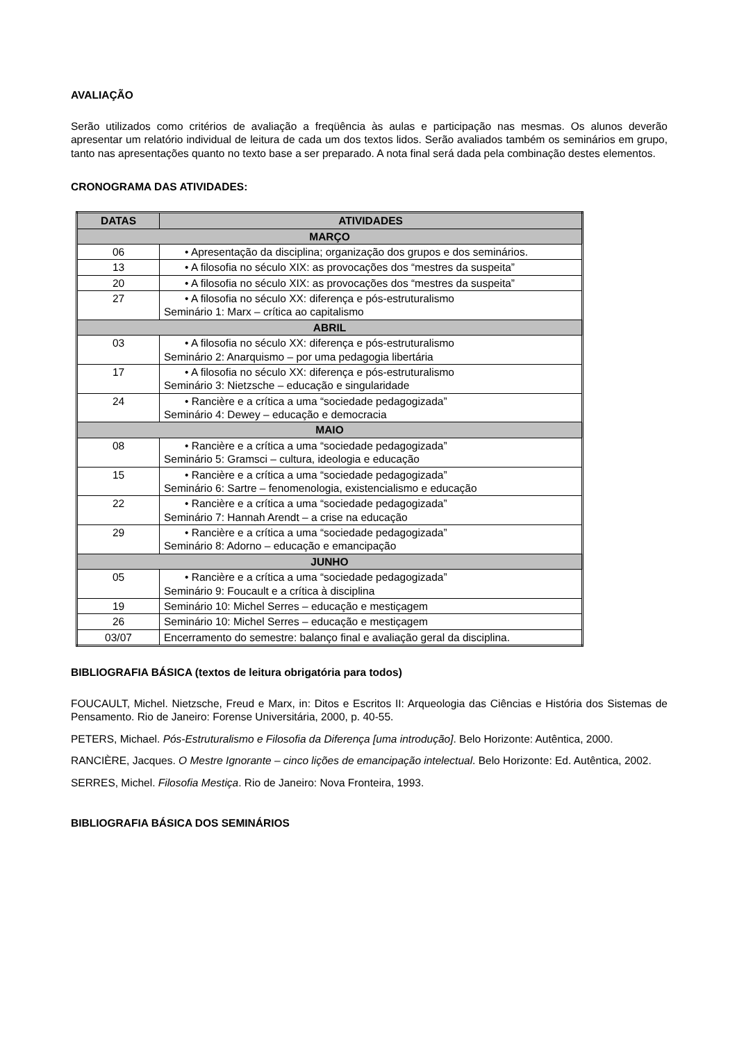AVALIAÇÃO
Serão utilizados como critérios de avaliação a freqüência às aulas e participação nas mesmas. Os alunos deverão apresentar um relatório individual de leitura de cada um dos textos lidos. Serão avaliados também os seminários em grupo, tanto nas apresentações quanto no texto base a ser preparado. A nota final será dada pela combinação destes elementos.
CRONOGRAMA DAS ATIVIDADES:
| DATAS | ATIVIDADES |
| --- | --- |
| MARÇO | |
| 06 | • Apresentação da disciplina; organização dos grupos e dos seminários. |
| 13 | • A filosofia no século XIX: as provocações dos “mestres da suspeita” |
| 20 | • A filosofia no século XIX: as provocações dos “mestres da suspeita” |
| 27 | • A filosofia no século XX: diferença e pós-estruturalismo Seminário 1: Marx – crítica ao capitalismo |
| ABRIL | |
| 03 | • A filosofia no século XX: diferença e pós-estruturalismo Seminário 2: Anarquismo – por uma pedagogia libertária |
| 17 | • A filosofia no século XX: diferença e pós-estruturalismo Seminário 3: Nietzsche – educação e singularidade |
| 24 | • Rancière e a crítica a uma “sociedade pedagogizada” Seminário 4: Dewey – educação e democracia |
| MAIO | |
| 08 | • Rancière e a crítica a uma “sociedade pedagogizada” Seminário 5: Gramsci – cultura, ideologia e educação |
| 15 | • Rancière e a crítica a uma “sociedade pedagogizada” Seminário 6: Sartre – fenomenologia, existencialismo e educação |
| 22 | • Rancière e a crítica a uma “sociedade pedagogizada” Seminário 7: Hannah Arendt – a crise na educação |
| 29 | • Rancière e a crítica a uma “sociedade pedagogizada” Seminário 8: Adorno – educação e emancipação |
| JUNHO | |
| 05 | • Rancière e a crítica a uma “sociedade pedagogizada” Seminário 9: Foucault e a crítica à disciplina |
| 19 | Seminário 10: Michel Serres – educação e mestiçagem |
| 26 | Seminário 10: Michel Serres – educação e mestiçagem |
| 03/07 | Encerramento do semestre: balanço final e avaliação geral da disciplina. |
BIBLIOGRAFIA BÁSICA (textos de leitura obrigatória para todos)
FOUCAULT, Michel. Nietzsche, Freud e Marx, in: Ditos e Escritos II: Arqueologia das Ciências e História dos Sistemas de Pensamento. Rio de Janeiro: Forense Universitária, 2000, p. 40-55.
PETERS, Michael. Pós-Estruturalismo e Filosofia da Diferença [uma introdução]. Belo Horizonte: Autêntica, 2000.
RANCIÈRE, Jacques. O Mestre Ignorante – cinco lições de emancipação intelectual. Belo Horizonte: Ed. Autêntica, 2002.
SERRES, Michel. Filosofia Mestiça. Rio de Janeiro: Nova Fronteira, 1993.
BIBLIOGRAFIA BÁSICA DOS SEMINÁRIOS